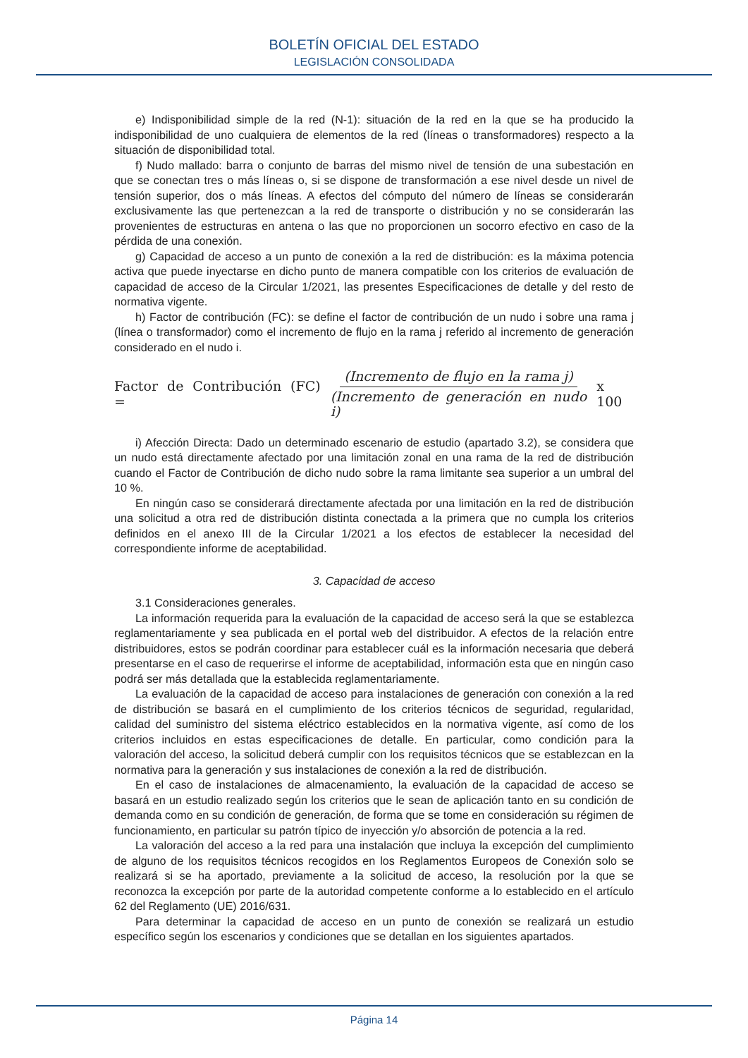BOLETÍN OFICIAL DEL ESTADO
LEGISLACIÓN CONSOLIDADA
e) Indisponibilidad simple de la red (N-1): situación de la red en la que se ha producido la indisponibilidad de uno cualquiera de elementos de la red (líneas o transformadores) respecto a la situación de disponibilidad total.
f) Nudo mallado: barra o conjunto de barras del mismo nivel de tensión de una subestación en que se conectan tres o más líneas o, si se dispone de transformación a ese nivel desde un nivel de tensión superior, dos o más líneas. A efectos del cómputo del número de líneas se considerarán exclusivamente las que pertenezcan a la red de transporte o distribución y no se considerarán las provenientes de estructuras en antena o las que no proporcionen un socorro efectivo en caso de la pérdida de una conexión.
g) Capacidad de acceso a un punto de conexión a la red de distribución: es la máxima potencia activa que puede inyectarse en dicho punto de manera compatible con los criterios de evaluación de capacidad de acceso de la Circular 1/2021, las presentes Especificaciones de detalle y del resto de normativa vigente.
h) Factor de contribución (FC): se define el factor de contribución de un nudo i sobre una rama j (línea o transformador) como el incremento de flujo en la rama j referido al incremento de generación considerado en el nudo i.
Factor de Contribución (FC) = (Incremento de flujo en la rama j) (Incremento de generación en nudo i) x 100
i) Afección Directa: Dado un determinado escenario de estudio (apartado 3.2), se considera que un nudo está directamente afectado por una limitación zonal en una rama de la red de distribución cuando el Factor de Contribución de dicho nudo sobre la rama limitante sea superior a un umbral del 10 %.
En ningún caso se considerará directamente afectada por una limitación en la red de distribución una solicitud a otra red de distribución distinta conectada a la primera que no cumpla los criterios definidos en el anexo III de la Circular 1/2021 a los efectos de establecer la necesidad del correspondiente informe de aceptabilidad.
3. Capacidad de acceso
3.1 Consideraciones generales.
La información requerida para la evaluación de la capacidad de acceso será la que se establezca reglamentariamente y sea publicada en el portal web del distribuidor. A efectos de la relación entre distribuidores, estos se podrán coordinar para establecer cuál es la información necesaria que deberá presentarse en el caso de requerirse el informe de aceptabilidad, información esta que en ningún caso podrá ser más detallada que la establecida reglamentariamente.
La evaluación de la capacidad de acceso para instalaciones de generación con conexión a la red de distribución se basará en el cumplimiento de los criterios técnicos de seguridad, regularidad, calidad del suministro del sistema eléctrico establecidos en la normativa vigente, así como de los criterios incluidos en estas especificaciones de detalle. En particular, como condición para la valoración del acceso, la solicitud deberá cumplir con los requisitos técnicos que se establezcan en la normativa para la generación y sus instalaciones de conexión a la red de distribución.
En el caso de instalaciones de almacenamiento, la evaluación de la capacidad de acceso se basará en un estudio realizado según los criterios que le sean de aplicación tanto en su condición de demanda como en su condición de generación, de forma que se tome en consideración su régimen de funcionamiento, en particular su patrón típico de inyección y/o absorción de potencia a la red.
La valoración del acceso a la red para una instalación que incluya la excepción del cumplimiento de alguno de los requisitos técnicos recogidos en los Reglamentos Europeos de Conexión solo se realizará si se ha aportado, previamente a la solicitud de acceso, la resolución por la que se reconozca la excepción por parte de la autoridad competente conforme a lo establecido en el artículo 62 del Reglamento (UE) 2016/631.
Para determinar la capacidad de acceso en un punto de conexión se realizará un estudio específico según los escenarios y condiciones que se detallan en los siguientes apartados.
Página 14